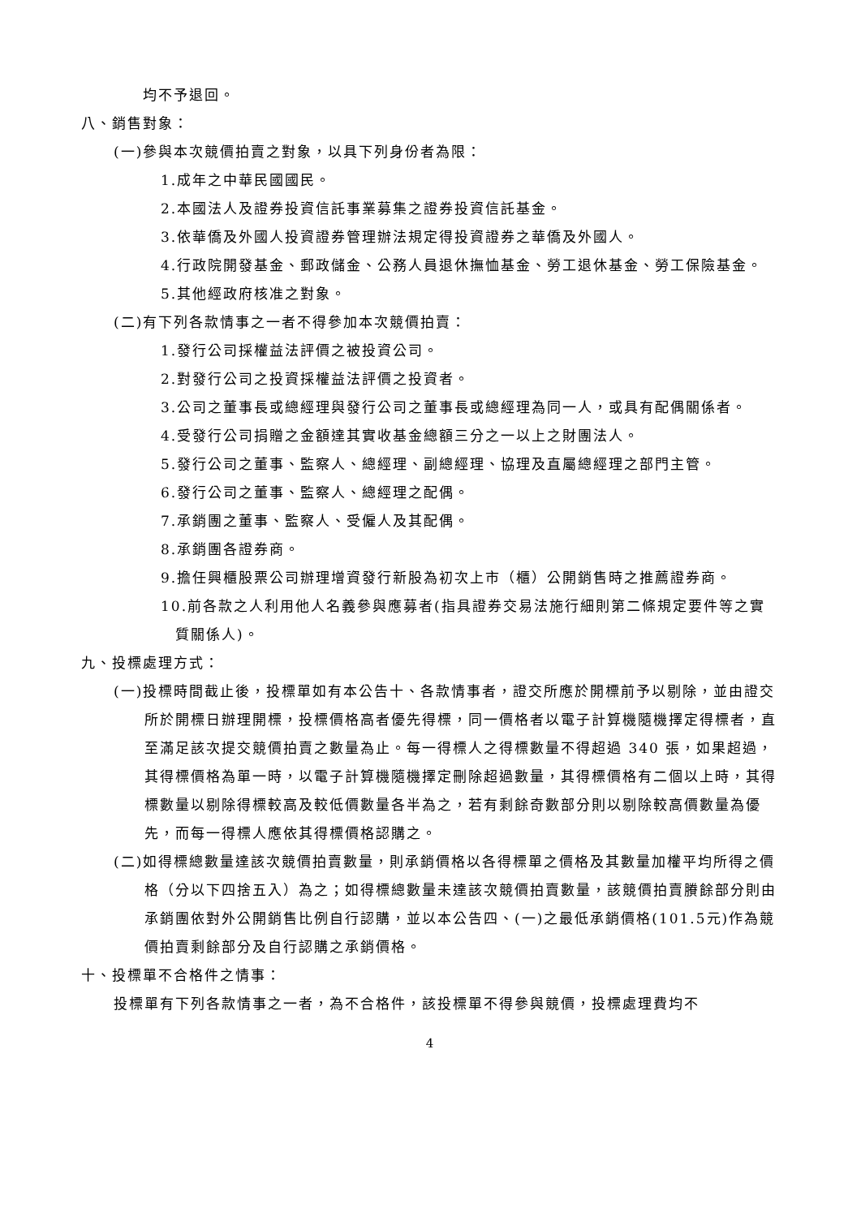均不予退回。
八、銷售對象：
(一)參與本次競價拍賣之對象，以具下列身份者為限：
1.成年之中華民國國民。
2.本國法人及證券投資信託事業募集之證券投資信託基金。
3.依華僑及外國人投資證券管理辦法規定得投資證券之華僑及外國人。
4.行政院開發基金、郵政儲金、公務人員退休撫恤基金、勞工退休基金、勞工保險基金。
5.其他經政府核准之對象。
(二)有下列各款情事之一者不得參加本次競價拍賣：
1.發行公司採權益法評價之被投資公司。
2.對發行公司之投資採權益法評價之投資者。
3.公司之董事長或總經理與發行公司之董事長或總經理為同一人，或具有配偶關係者。
4.受發行公司捐贈之金額達其實收基金總額三分之一以上之財團法人。
5.發行公司之董事、監察人、總經理、副總經理、協理及直屬總經理之部門主管。
6.發行公司之董事、監察人、總經理之配偶。
7.承銷團之董事、監察人、受僱人及其配偶。
8.承銷團各證券商。
9.擔任興櫃股票公司辦理增資發行新股為初次上市（櫃）公開銷售時之推薦證券商。
10.前各款之人利用他人名義參與應募者(指具證券交易法施行細則第二條規定要件等之實質關係人)。
九、投標處理方式：
(一)投標時間截止後，投標單如有本公告十、各款情事者，證交所應於開標前予以剔除，並由證交所於開標日辦理開標，投標價格高者優先得標，同一價格者以電子計算機隨機擇定得標者，直至滿足該次提交競價拍賣之數量為止。每一得標人之得標數量不得超過 340 張，如果超過，其得標價格為單一時，以電子計算機隨機擇定刪除超過數量，其得標價格有二個以上時，其得標數量以剔除得標較高及較低價數量各半為之，若有剩餘奇數部分則以剔除較高價數量為優先，而每一得標人應依其得標價格認購之。
(二)如得標總數量達該次競價拍賣數量，則承銷價格以各得標單之價格及其數量加權平均所得之價格（分以下四捨五入）為之；如得標總數量未達該次競價拍賣數量，該競價拍賣賸餘部分則由承銷團依對外公開銷售比例自行認購，並以本公告四、(一)之最低承銷價格(101.5元)作為競價拍賣剩餘部分及自行認購之承銷價格。
十、投標單不合格件之情事：
投標單有下列各款情事之一者，為不合格件，該投標單不得參與競價，投標處理費均不
4